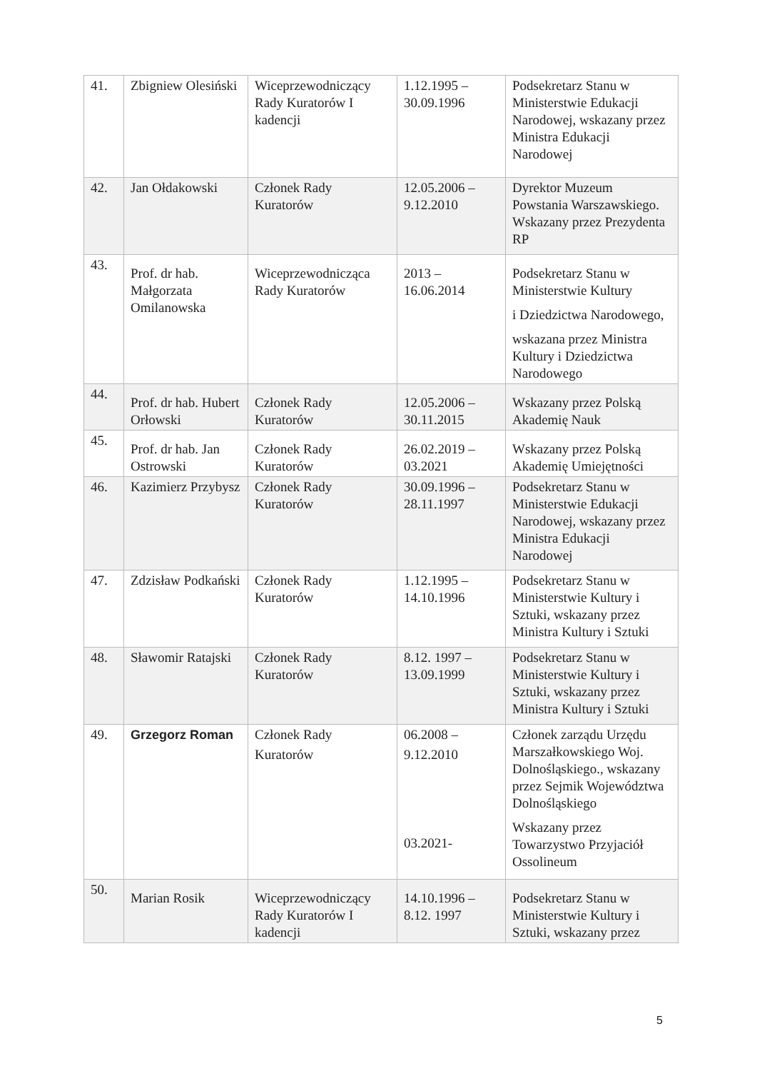| 41. | Zbigniew Olesiński | Wiceprzewodniczący Rady Kuratorów I kadencji | 1.12.1995 – 30.09.1996 | Podsekretarz Stanu w Ministerstwie Edukacji Narodowej, wskazany przez Ministra Edukacji Narodowej |
| 42. | Jan Ołdakowski | Członek Rady Kuratorów | 12.05.2006 – 9.12.2010 | Dyrektor Muzeum Powstania Warszawskiego. Wskazany przez Prezydenta RP |
| 43. | Prof. dr hab. Małgorzata Omilanowska | Wiceprzewodnicząca Rady Kuratorów | 2013 – 16.06.2014 | Podsekretarz Stanu w Ministerstwie Kultury i Dziedzictwa Narodowego, wskazana przez Ministra Kultury i Dziedzictwa Narodowego |
| 44. | Prof. dr hab. Hubert Orłowski | Członek Rady Kuratorów | 12.05.2006 – 30.11.2015 | Wskazany przez Polską Akademię Nauk |
| 45. | Prof. dr hab. Jan Ostrowski | Członek Rady Kuratorów | 26.02.2019 – 03.2021 | Wskazany przez Polską Akademię Umiejętności |
| 46. | Kazimierz Przybysz | Członek Rady Kuratorów | 30.09.1996 – 28.11.1997 | Podsekretarz Stanu w Ministerstwie Edukacji Narodowej, wskazany przez Ministra Edukacji Narodowej |
| 47. | Zdzisław Podkański | Członek Rady Kuratorów | 1.12.1995 – 14.10.1996 | Podsekretarz Stanu w Ministerstwie Kultury i Sztuki, wskazany przez Ministra Kultury i Sztuki |
| 48. | Sławomir Ratajski | Członek Rady Kuratorów | 8.12. 1997 – 13.09.1999 | Podsekretarz Stanu w Ministerstwie Kultury i Sztuki, wskazany przez Ministra Kultury i Sztuki |
| 49. | Grzegorz Roman | Członek Rady Kuratorów | 06.2008 – 9.12.2010 03.2021- | Członek zarządu Urzędu Marszałkowskiego Woj. Dolnośląskiego., wskazany przez Sejmik Województwa Dolnośląskiego Wskazany przez Towarzystwo Przyjaciół Ossolineum |
| 50. | Marian Rosik | Wiceprzewodniczący Rady Kuratorów I kadencji | 14.10.1996 – 8.12. 1997 | Podsekretarz Stanu w Ministerstwie Kultury i Sztuki, wskazany przez |
5